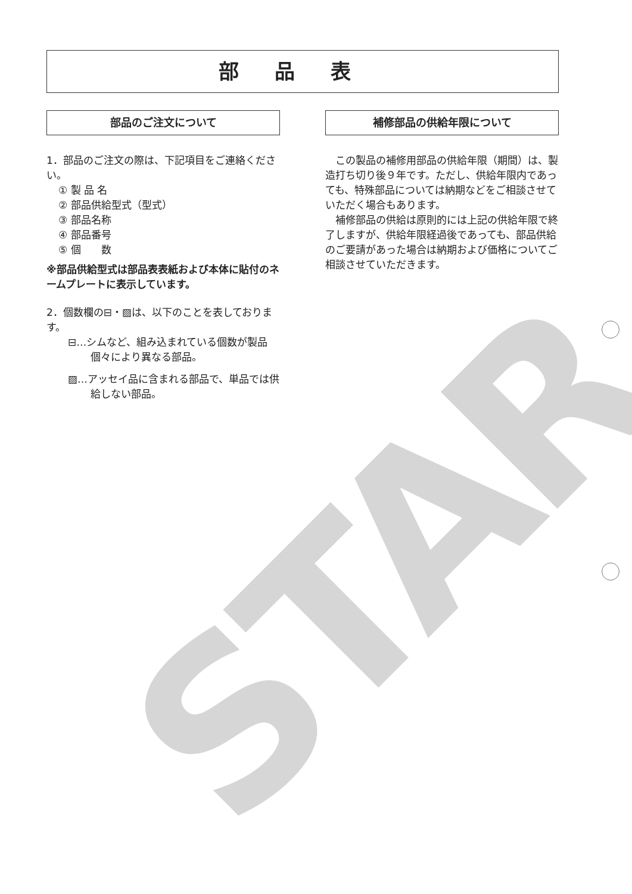STAR
部品表
部品のご注文について
1．部品のご注文の際は、下記項目をご連絡ください。
① 製 品 名
② 部品供給型式（型式）
③ 部品名称
④ 部品番号
⑤ 個　　数
※部品供給型式は部品表表紙および本体に貼付のネームプレートに表示しています。
2．個数欄の⊟・▨は、以下のことを表しております。
⊟…シムなど、組み込まれている個数が製品個々により異なる部品。
▨…アッセイ品に含まれる部品で、単品では供給しない部品。
補修部品の供給年限について
　この製品の補修用部品の供給年限（期間）は、製造打ち切り後９年です。ただし、供給年限内であっても、特殊部品については納期などをご相談させていただく場合もあります。
　補修部品の供給は原則的には上記の供給年限で終了しますが、供給年限経過後であっても、部品供給のご要請があった場合は納期および価格についてご相談させていただきます。